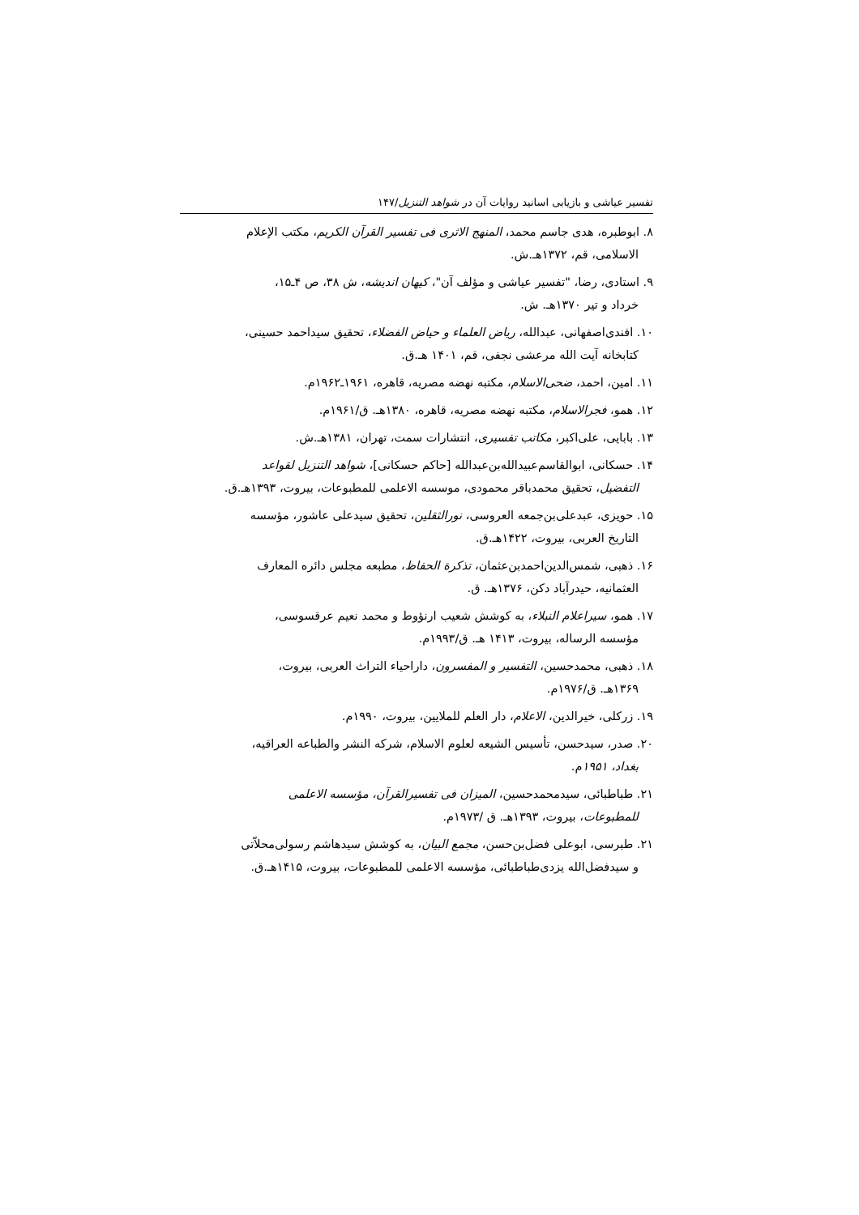تفسیر عیاشی و بازیابی اسانید روایات آن در شواهد التنزیل/۱۴۷
۸. ابوطبره، هدی جاسم محمد، المنهج الاثری فی تفسیر القرآن الکریم، مکتب الإعلام
الاسلامی، قم، ۱۳۷۲هـ.ش.
۹. استادی، رضا، "تفسیر عیاشی و مؤلف آن"، کیهان اندیشه، ش ۳۸، ص ۴ـ۱۵،
خرداد و تیر ۱۳۷۰هـ. ش.
۱۰. افندی‌اصفهانی، عبدالله، ریاض العلماء و حیاض الفضلاء، تحقیق سیداحمد حسینی،
کتابخانه آیت الله مرعشی نجفی، قم، ۱۴۰۱ هـ.ق.
۱۱. امین، احمد، ضحی‌الاسلام، مکتبه نهضه مصریه، قاهره، ۱۹۶۱ـ۱۹۶۲م.
۱۲. همو، فجرالاسلام، مکتبه نهضه مصریه، قاهره، ۱۳۸۰هـ. ق/۱۹۶۱م.
۱۳. بابایی، علی‌اکبر، مکاتب تفسیری، انتشارات سمت، تهران، ۱۳۸۱هـ.ش.
۱۴. حسکانی، ابوالقاسم‌عبیدالله‌بن‌عبدالله [حاکم حسکانی]، شواهد التنزیل لقواعد
التفضیل، تحقیق محمدباقر محمودی، موسسه الاعلمی للمطبوعات، بیروت، ۱۳۹۳هـ.ق.
۱۵. حویزی، عبدعلی‌بن‌جمعه العروسی، نورالثقلین، تحقیق سیدعلی عاشور، مؤسسه
التاریخ العربی، بیروت، ۱۴۲۲هـ.ق.
۱۶. ذهبی، شمس‌الدین‌احمدبن‌عثمان، تذکرة الحفاظ، مطبعه مجلس دائره المعارف
العثمانیه، حیدرآباد دکن، ۱۳۷۶هـ. ق.
۱۷. همو، سیراعلام النبلاء، به کوشش شعیب ارنؤوط و محمد نعیم عرقسوسی،
مؤسسه الرساله، بیروت، ۱۴۱۳ هـ. ق/۱۹۹۳م.
۱۸. ذهبی، محمدحسین، التفسیر و المفسرون، داراحیاء التراث العربی، بیروت،
۱۳۶۹هـ. ق/۱۹۷۶م.
۱۹. زرکلی، خیرالدین، الاعلام، دار العلم للملایین، بیروت، ۱۹۹۰م.
۲۰. صدر، سیدحسن، تأسیس الشیعه لعلوم الاسلام، شرکه النشر والطباعه العراقیه،
بغداد، ۱۹۵۱م.
۲۱. طباطبائی، سیدمحمدحسین، المیزان فی تفسیرالقرآن، مؤسسه الاعلمی
للمطبوعات، بیروت، ۱۳۹۳هـ. ق /۱۹۷۳م.
۲۱. طبرسی، ابوعلی فضل‌بن‌حسن، مجمع البیان، به کوشش سیدهاشم رسولی‌محلاّتی
و سیدفضل‌الله یزدی‌طباطبائی، مؤسسه الاعلمی للمطبوعات، بیروت، ۱۴۱۵هـ.ق.